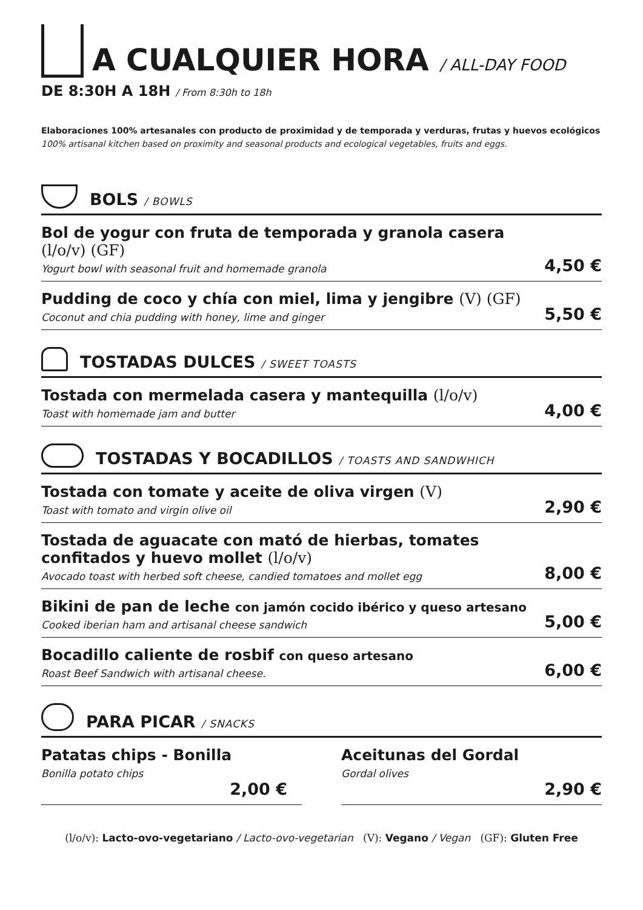A CUALQUIER HORA / ALL-DAY FOOD
DE 8:30H A 18H / From 8:30h to 18h
Elaboraciones 100% artesanales con producto de proximidad y de temporada y verduras, frutas y huevos ecológicos
100% artisanal kitchen based on proximity and seasonal products and ecological vegetables, fruits and eggs.
BOLS / BOWLS
Bol de yogur con fruta de temporada y granola casera
(l/o/v) (GF)
Yogurt bowl with seasonal fruit and homemade granola
4,50 €
Pudding de coco y chía con miel, lima y jengibre (V) (GF)
Coconut and chia pudding with honey, lime and ginger
5,50 €
TOSTADAS DULCES / SWEET TOASTS
Tostada con mermelada casera y mantequilla (l/o/v)
Toast with homemade jam and butter
4,00 €
TOSTADAS Y BOCADILLOS / TOASTS AND SANDWHICH
Tostada con tomate y aceite de oliva virgen (V)
Toast with tomato and virgin olive oil
2,90 €
Tostada de aguacate con mató de hierbas, tomates
confitados y huevo mollet (l/o/v)
Avocado toast with herbed soft cheese, candied tomatoes and mollet egg
8,00 €
Bikini de pan de leche con jamón cocido ibérico y queso artesano
Cooked iberian ham and artisanal cheese sandwich
5,00 €
Bocadillo caliente de rosbif con queso artesano
Roast Beef Sandwich with artisanal cheese.
6,00 €
PARA PICAR / SNACKS
Patatas chips - Bonilla
Bonilla potato chips
2,00 €
Aceitunas del Gordal
Gordal olives
2,90 €
(l/o/v): Lacto-ovo-vegetariano / Lacto-ovo-vegetarian (V): Vegano / Vegan (GF): Gluten Free